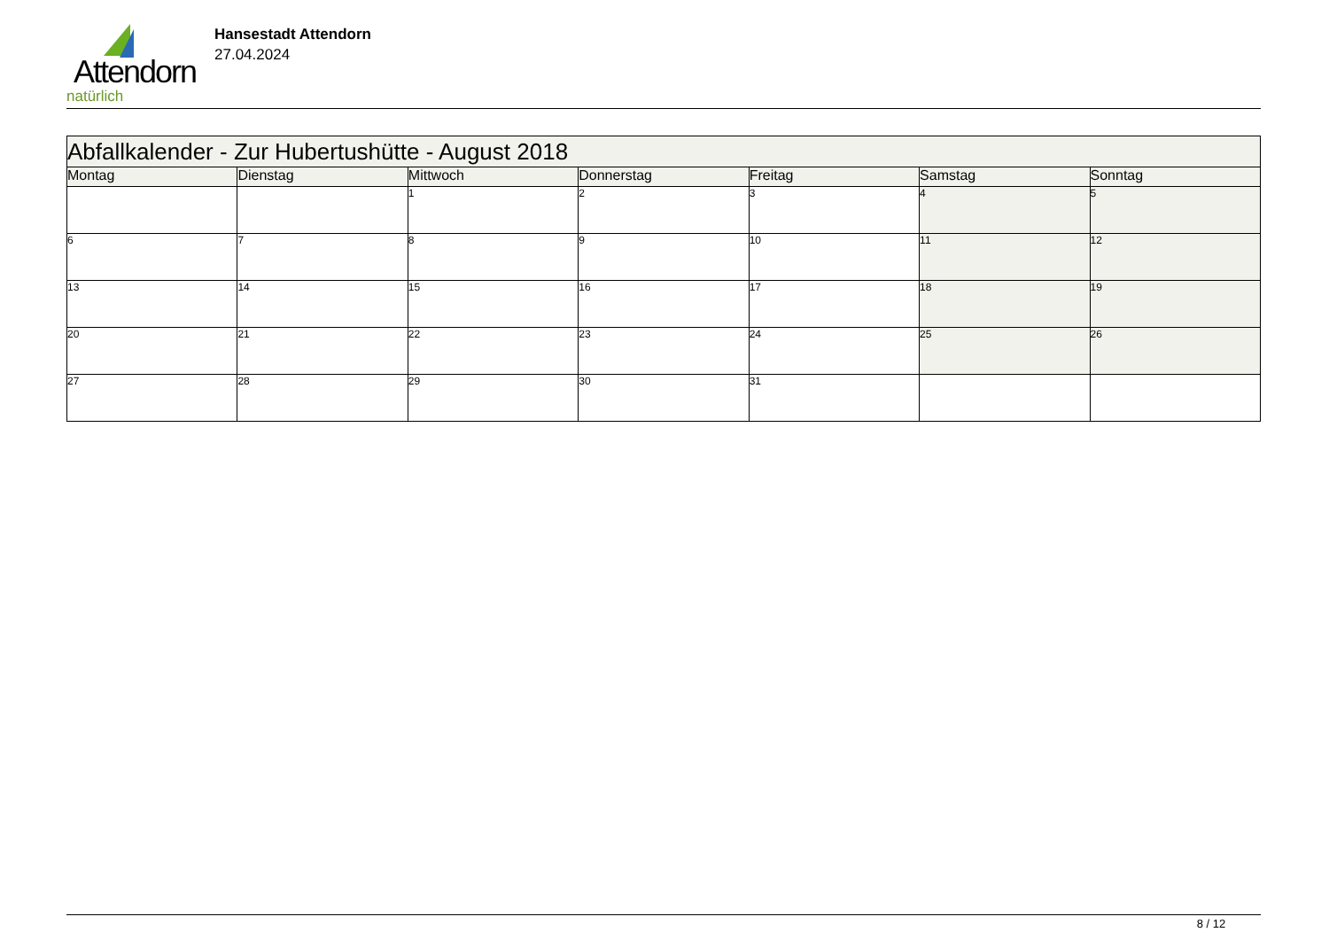Attendorn
natürlich
Hansestadt Attendorn
27.04.2024
| Abfallkalender - Zur Hubertushütte - August 2018 | | | | | | |
| Montag | Dienstag | Mittwoch | Donnerstag | Freitag | Samstag | Sonntag |
| | | 1 | 2 | 3 | 4 | 5 |
| 6 | 7 | 8 | 9 | 10 | 11 | 12 |
| 13 | 14 | 15 | 16 | 17 | 18 | 19 |
| 20 | 21 | 22 | 23 | 24 | 25 | 26 |
| 27 | 28 | 29 | 30 | 31 | | |
8 / 12